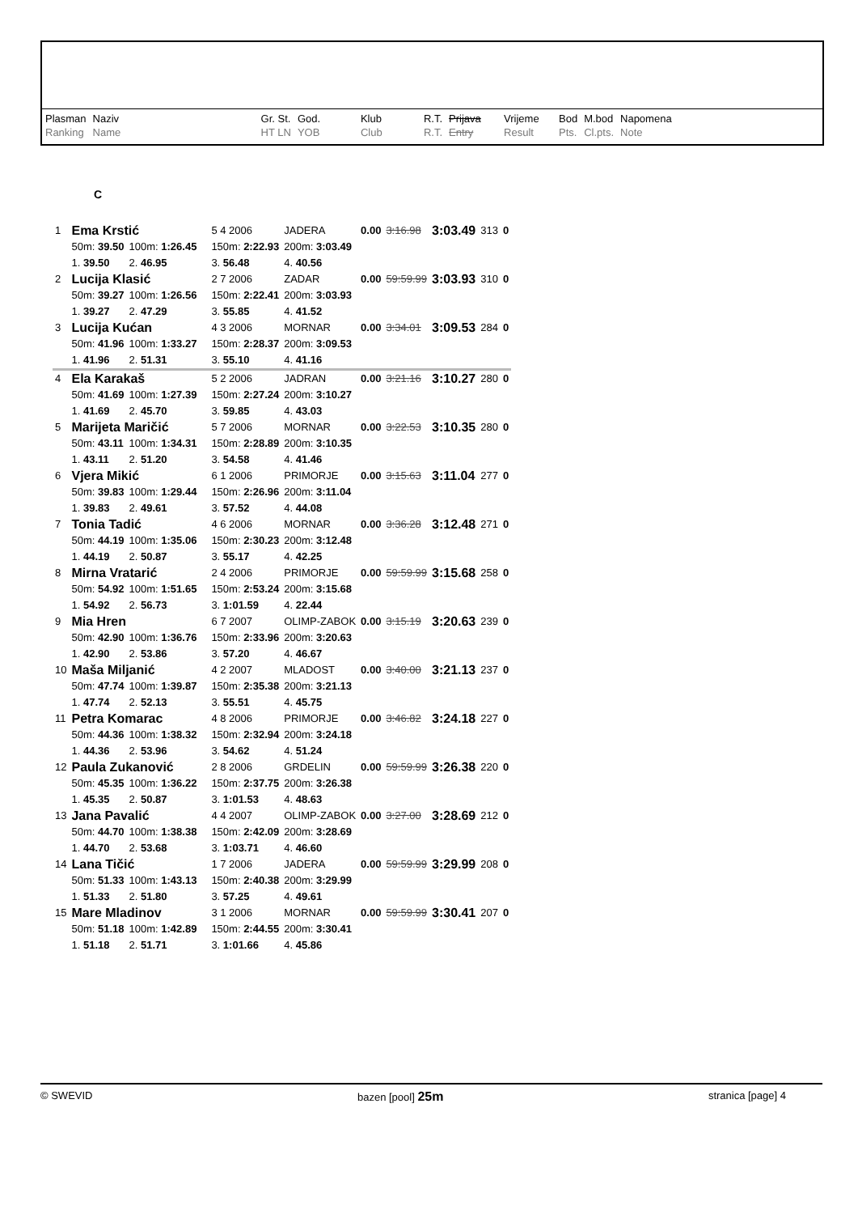| Plasman Ranking | Naziv Name | Gr. St. HT LN | God. YOB | Klub Club | R.T. R.T. | Prijava Entry | Vrijeme Result | Bod Pts. | M.bod Cl.pts. | Napomena Note |
| --- | --- | --- | --- | --- | --- | --- | --- | --- | --- | --- |
C
| 1 | Ema Krstić | | | | 5 4 2006 | JADERA | 0.00 | 3:16.98 | 3:03.49 | 313 | 0 |
| | 50m: 39.50 | 100m: 1:26.45 | | | 150m: 2:22.93 | 200m: 3:03.49 | | | | | |
| | 1. 39.50 | 2. 46.95 | | | 3. 56.48 | 4. 40.56 | | | | | |
| 2 | Lucija Klasić | | | | 2 7 2006 | ZADAR | 0.00 | 59:59.99 | 3:03.93 | 310 | 0 |
| | 50m: 39.27 | 100m: 1:26.56 | | | 150m: 2:22.41 | 200m: 3:03.93 | | | | | |
| | 1. 39.27 | 2. 47.29 | | | 3. 55.85 | 4. 41.52 | | | | | |
| 3 | Lucija Kućan | | | | 4 3 2006 | MORNAR | 0.00 | 3:34.01 | 3:09.53 | 284 | 0 |
| | 50m: 41.96 | 100m: 1:33.27 | | | 150m: 2:28.37 | 200m: 3:09.53 | | | | | |
| | 1. 41.96 | 2. 51.31 | | | 3. 55.10 | 4. 41.16 | | | | | |
| 4 | Ela Karakaš | | | | 5 2 2006 | JADRAN | 0.00 | 3:21.16 | 3:10.27 | 280 | 0 |
| | 50m: 41.69 | 100m: 1:27.39 | | | 150m: 2:27.24 | 200m: 3:10.27 | | | | | |
| | 1. 41.69 | 2. 45.70 | | | 3. 59.85 | 4. 43.03 | | | | | |
| 5 | Marijeta Maričić | | | | 5 7 2006 | MORNAR | 0.00 | 3:22.53 | 3:10.35 | 280 | 0 |
| | 50m: 43.11 | 100m: 1:34.31 | | | 150m: 2:28.89 | 200m: 3:10.35 | | | | | |
| | 1. 43.11 | 2. 51.20 | | | 3. 54.58 | 4. 41.46 | | | | | |
| 6 | Vjera Mikić | | | | 6 1 2006 | PRIMORJE | 0.00 | 3:15.63 | 3:11.04 | 277 | 0 |
| | 50m: 39.83 | 100m: 1:29.44 | | | 150m: 2:26.96 | 200m: 3:11.04 | | | | | |
| | 1. 39.83 | 2. 49.61 | | | 3. 57.52 | 4. 44.08 | | | | | |
| 7 | Tonia Tadić | | | | 4 6 2006 | MORNAR | 0.00 | 3:36.28 | 3:12.48 | 271 | 0 |
| | 50m: 44.19 | 100m: 1:35.06 | | | 150m: 2:30.23 | 200m: 3:12.48 | | | | | |
| | 1. 44.19 | 2. 50.87 | | | 3. 55.17 | 4. 42.25 | | | | | |
| 8 | Mirna Vratarić | | | | 2 4 2006 | PRIMORJE | 0.00 | 59:59.99 | 3:15.68 | 258 | 0 |
| | 50m: 54.92 | 100m: 1:51.65 | | | 150m: 2:53.24 | 200m: 3:15.68 | | | | | |
| | 1. 54.92 | 2. 56.73 | | | 3. 1:01.59 | 4. 22.44 | | | | | |
| 9 | Mia Hren | | | | 6 7 2007 | OLIMP-ZABOK | 0.00 | 3:15.19 | 3:20.63 | 239 | 0 |
| | 50m: 42.90 | 100m: 1:36.76 | | | 150m: 2:33.96 | 200m: 3:20.63 | | | | | |
| | 1. 42.90 | 2. 53.86 | | | 3. 57.20 | 4. 46.67 | | | | | |
| 10 | Maša Miljanić | | | | 4 2 2007 | MLADOST | 0.00 | 3:40.00 | 3:21.13 | 237 | 0 |
| | 50m: 47.74 | 100m: 1:39.87 | | | 150m: 2:35.38 | 200m: 3:21.13 | | | | | |
| | 1. 47.74 | 2. 52.13 | | | 3. 55.51 | 4. 45.75 | | | | | |
| 11 | Petra Komarac | | | | 4 8 2006 | PRIMORJE | 0.00 | 3:46.82 | 3:24.18 | 227 | 0 |
| | 50m: 44.36 | 100m: 1:38.32 | | | 150m: 2:32.94 | 200m: 3:24.18 | | | | | |
| | 1. 44.36 | 2. 53.96 | | | 3. 54.62 | 4. 51.24 | | | | | |
| 12 | Paula Zukanović | | | | 2 8 2006 | GRDELIN | 0.00 | 59:59.99 | 3:26.38 | 220 | 0 |
| | 50m: 45.35 | 100m: 1:36.22 | | | 150m: 2:37.75 | 200m: 3:26.38 | | | | | |
| | 1. 45.35 | 2. 50.87 | | | 3. 1:01.53 | 4. 48.63 | | | | | |
| 13 | Jana Pavalić | | | | 4 4 2007 | OLIMP-ZABOK | 0.00 | 3:27.00 | 3:28.69 | 212 | 0 |
| | 50m: 44.70 | 100m: 1:38.38 | | | 150m: 2:42.09 | 200m: 3:28.69 | | | | | |
| | 1. 44.70 | 2. 53.68 | | | 3. 1:03.71 | 4. 46.60 | | | | | |
| 14 | Lana Tičić | | | | 1 7 2006 | JADERA | 0.00 | 59:59.99 | 3:29.99 | 208 | 0 |
| | 50m: 51.33 | 100m: 1:43.13 | | | 150m: 2:40.38 | 200m: 3:29.99 | | | | | |
| | 1. 51.33 | 2. 51.80 | | | 3. 57.25 | 4. 49.61 | | | | | |
| 15 | Mare Mladinov | | | | 3 1 2006 | MORNAR | 0.00 | 59:59.99 | 3:30.41 | 207 | 0 |
| | 50m: 51.18 | 100m: 1:42.89 | | | 150m: 2:44.55 | 200m: 3:30.41 | | | | | |
| | 1. 51.18 | 2. 51.71 | | | 3. 1:01.66 | 4. 45.86 | | | | | |
© SWEVID bazen [pool] 25m stranica [page] 4